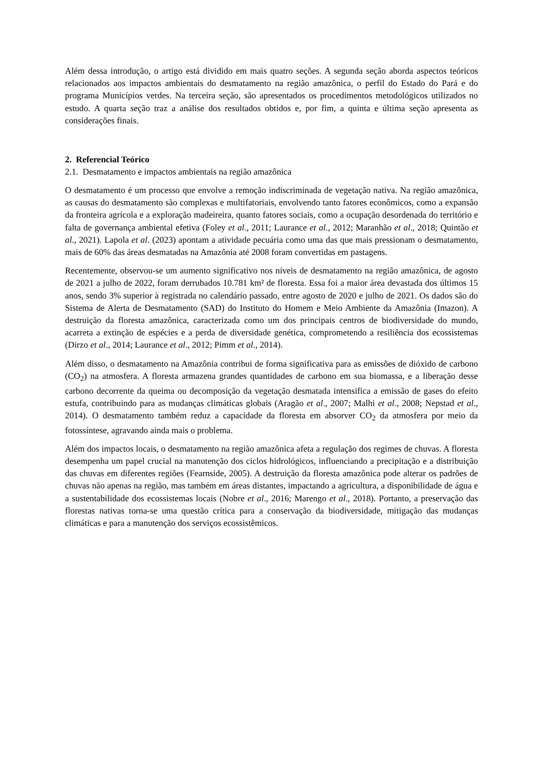Além dessa introdução, o artigo está dividido em mais quatro seções. A segunda seção aborda aspectos teóricos relacionados aos impactos ambientais do desmatamento na região amazônica, o perfil do Estado do Pará e do programa Municípios verdes. Na terceira seção, são apresentados os procedimentos metodológicos utilizados no estudo. A quarta seção traz a análise dos resultados obtidos e, por fim, a quinta e última seção apresenta as considerações finais.
2. Referencial Teórico
2.1. Desmatamento e impactos ambientais na região amazônica
O desmatamento é um processo que envolve a remoção indiscriminada de vegetação nativa. Na região amazônica, as causas do desmatamento são complexas e multifatoriais, envolvendo tanto fatores econômicos, como a expansão da fronteira agrícola e a exploração madeireira, quanto fatores sociais, como a ocupação desordenada do território e falta de governança ambiental efetiva (Foley et al., 2011; Laurance et al., 2012; Maranhão et al., 2018; Quintão et al., 2021). Lapola et al. (2023) apontam a atividade pecuária como uma das que mais pressionam o desmatamento, mais de 60% das áreas desmatadas na Amazônia até 2008 foram convertidas em pastagens.
Recentemente, observou-se um aumento significativo nos níveis de desmatamento na região amazônica, de agosto de 2021 a julho de 2022, foram derrubados 10.781 km² de floresta. Essa foi a maior área devastada dos últimos 15 anos, sendo 3% superior à registrada no calendário passado, entre agosto de 2020 e julho de 2021. Os dados são do Sistema de Alerta de Desmatamento (SAD) do Instituto do Homem e Meio Ambiente da Amazônia (Imazon). A destruição da floresta amazônica, caracterizada como um dos principais centros de biodiversidade do mundo, acarreta a extinção de espécies e a perda de diversidade genética, comprometendo a resiliência dos ecossistemas (Dirzo et al., 2014; Laurance et al., 2012; Pimm et al., 2014).
Além disso, o desmatamento na Amazônia contribui de forma significativa para as emissões de dióxido de carbono (CO<sub>2</sub>) na atmosfera. A floresta armazena grandes quantidades de carbono em sua biomassa, e a liberação desse carbono decorrente da queima ou decomposição da vegetação desmatada intensifica a emissão de gases do efeito estufa, contribuindo para as mudanças climáticas globais (Aragão et al., 2007; Malhi et al., 2008; Nepstad et al., 2014). O desmatamento também reduz a capacidade da floresta em absorver CO<sub>2</sub> da atmosfera por meio da fotossíntese, agravando ainda mais o problema.
Além dos impactos locais, o desmatamento na região amazônica afeta a regulação dos regimes de chuvas. A floresta desempenha um papel crucial na manutenção dos ciclos hidrológicos, influenciando a precipitação e a distribuição das chuvas em diferentes regiões (Fearnside, 2005). A destruição da floresta amazônica pode alterar os padrões de chuvas não apenas na região, mas também em áreas distantes, impactando a agricultura, a disponibilidade de água e a sustentabilidade dos ecossistemas locais (Nobre et al., 2016; Marengo et al., 2018). Portanto, a preservação das florestas nativas torna-se uma questão crítica para a conservação da biodiversidade, mitigação das mudanças climáticas e para a manutenção dos serviços ecossistêmicos.